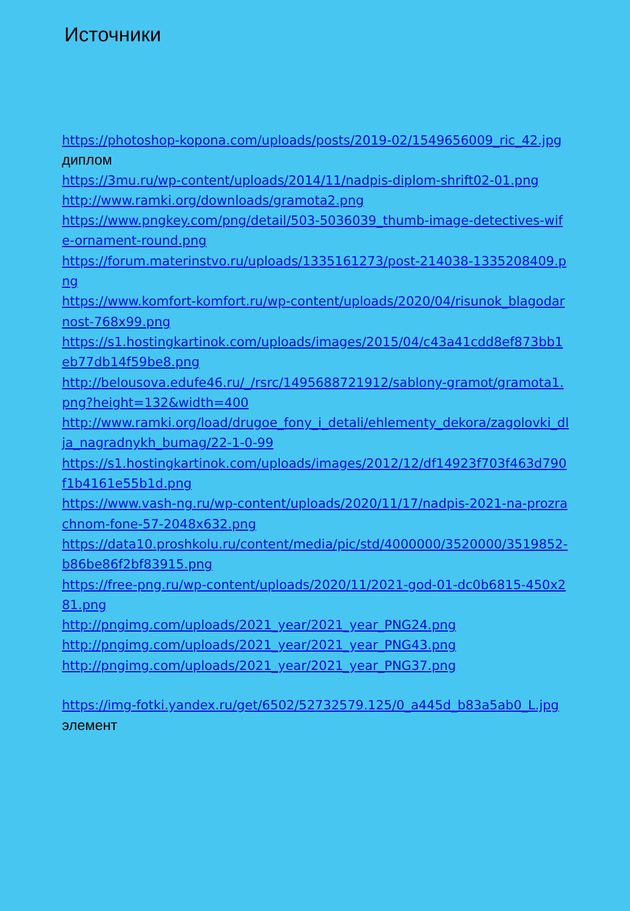Источники
https://photoshop-kopona.com/uploads/posts/2019-02/1549656009_ric_42.jpg диплом
https://3mu.ru/wp-content/uploads/2014/11/nadpis-diplom-shrift02-01.png
http://www.ramki.org/downloads/gramota2.png
https://www.pngkey.com/png/detail/503-5036039_thumb-image-detectives-wife-ornament-round.png
https://forum.materinstvo.ru/uploads/1335161273/post-214038-1335208409.png
https://www.komfort-komfort.ru/wp-content/uploads/2020/04/risunok_blagodarnost-768x99.png
https://s1.hostingkartinok.com/uploads/images/2015/04/c43a41cdd8ef873bb1eb77db14f59be8.png
http://belousova.edufe46.ru/_/rsrc/1495688721912/sablony-gramot/gramota1.png?height=132&width=400
http://www.ramki.org/load/drugoe_fony_i_detali/ehlementy_dekora/zagolovki_dlja_nagradnykh_bumag/22-1-0-99
https://s1.hostingkartinok.com/uploads/images/2012/12/df14923f703f463d790f1b4161e55b1d.png
https://www.vash-ng.ru/wp-content/uploads/2020/11/17/nadpis-2021-na-prozrachnom-fone-57-2048x632.png
https://data10.proshkolu.ru/content/media/pic/std/4000000/3520000/3519852-b86be86f2bf83915.png
https://free-png.ru/wp-content/uploads/2020/11/2021-god-01-dc0b6815-450x281.png
http://pngimg.com/uploads/2021_year/2021_year_PNG24.png
http://pngimg.com/uploads/2021_year/2021_year_PNG43.png
http://pngimg.com/uploads/2021_year/2021_year_PNG37.png
https://img-fotki.yandex.ru/get/6502/52732579.125/0_a445d_b83a5ab0_L.jpg элемент